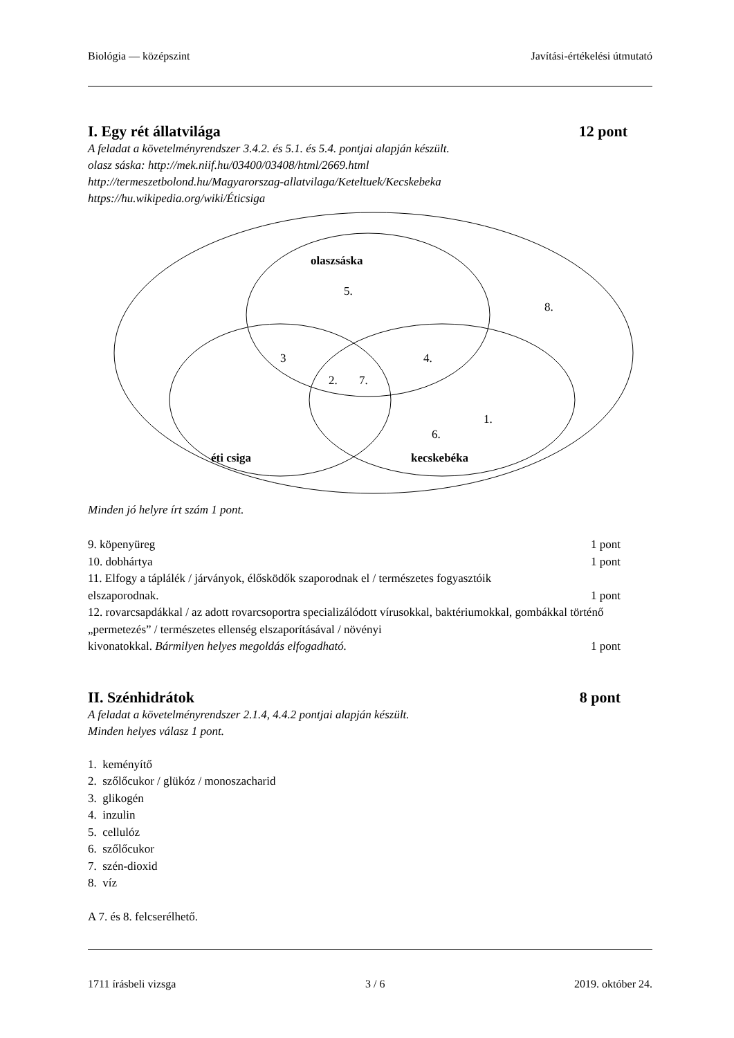Biológia — középszint Javítási-értékelési útmutató
I. Egy rét állatvilága 12 pont
A feladat a követelményrendszer 3.4.2. és 5.1. és 5.4. pontjai alapján készült.
olasz sáska: http://mek.niif.hu/03400/03408/html/2669.html
http://termeszetbolond.hu/Magyarorszag-allatvilaga/Keteltuek/Kecskebeka
https://hu.wikipedia.org/wiki/Éticsiga
olaszsáska
5.
8.
3
4.
2.
7.
1.
6.
éti csiga
kecskebéka
Minden jó helyre írt szám 1 pont.
9. köpenyüreg 1 pont
10. dobhártya 1 pont
11. Elfogy a táplálék / járványok, élősködők szaporodnak el / természetes fogyasztóik
elszaporodnak. 1 pont
12. rovarcsapdákkal / az adott rovarcsoportra specializálódott vírusokkal, baktériumokkal, gombákkal történő „permetezés” / természetes ellenség elszaporításával / növényi
kivonatokkal. Bármilyen helyes megoldás elfogadható. 1 pont
II. Szénhidrátok 8 pont
A feladat a követelményrendszer 2.1.4, 4.4.2 pontjai alapján készült.
Minden helyes válasz 1 pont.
1. keményítő
2. szőlőcukor / glükóz / monoszacharid
3. glikogén
4. inzulin
5. cellulóz
6. szőlőcukor
7. szén-dioxid
8. víz
A 7. és 8. felcserélhető.
1711 írásbeli vizsga 3 / 6 2019. október 24.